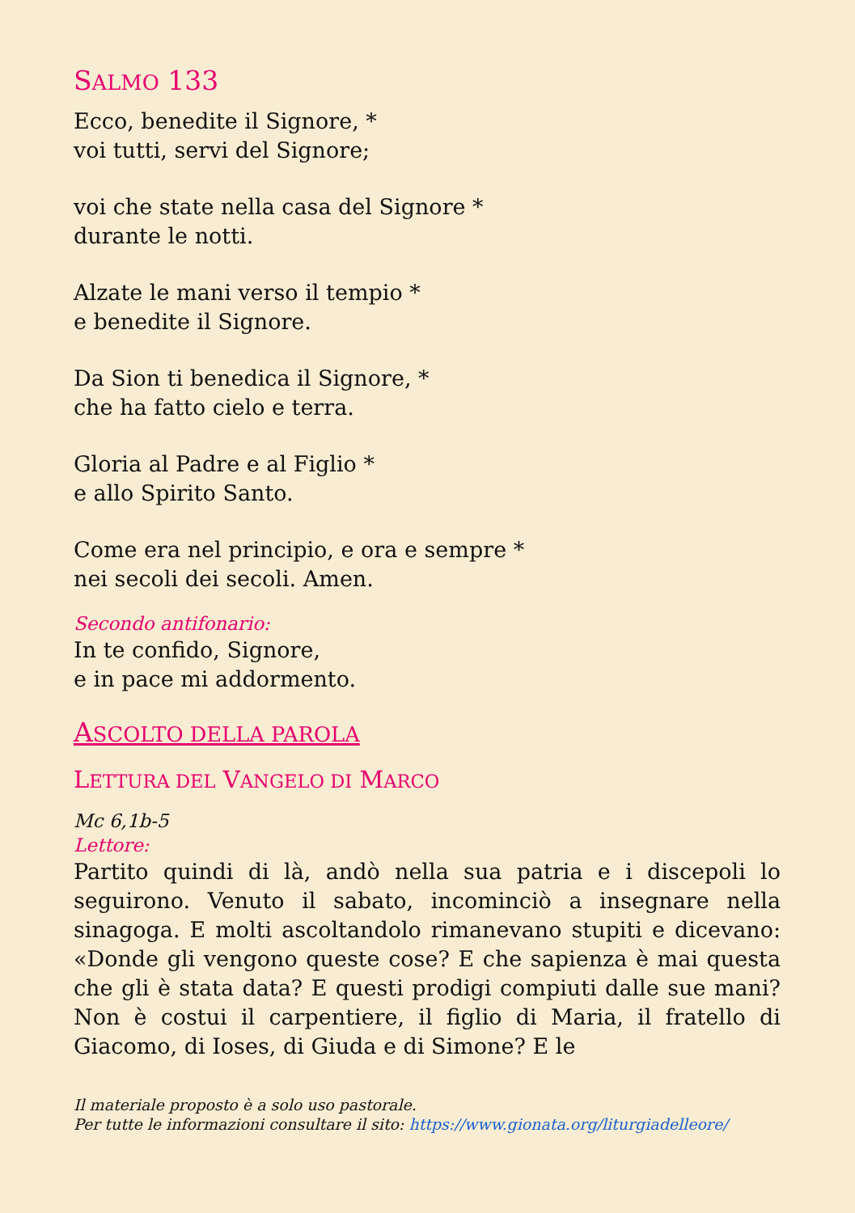SALMO 133
Ecco, benedite il Signore, *
voi tutti, servi del Signore;
voi che state nella casa del Signore *
durante le notti.
Alzate le mani verso il tempio *
e benedite il Signore.
Da Sion ti benedica il Signore, *
che ha fatto cielo e terra.
Gloria al Padre e al Figlio *
e allo Spirito Santo.
Come era nel principio, e ora e sempre *
nei secoli dei secoli. Amen.
Secondo antifonario:
In te confido, Signore,
e in pace mi addormento.
ASCOLTO DELLA PAROLA
LETTURA DEL VANGELO DI MARCO
Mc 6,1b-5
Lettore:
Partito quindi di là, andò nella sua patria e i discepoli lo seguirono. Venuto il sabato, incominciò a insegnare nella sinagoga. E molti ascoltandolo rimanevano stupiti e dicevano: «Donde gli vengono queste cose? E che sapienza è mai questa che gli è stata data? E questi prodigi compiuti dalle sue mani? Non è costui il carpentiere, il figlio di Maria, il fratello di Giacomo, di Ioses, di Giuda e di Simone? E le
Il materiale proposto è a solo uso pastorale.
Per tutte le informazioni consultare il sito: https://www.gionata.org/liturgiadelleore/